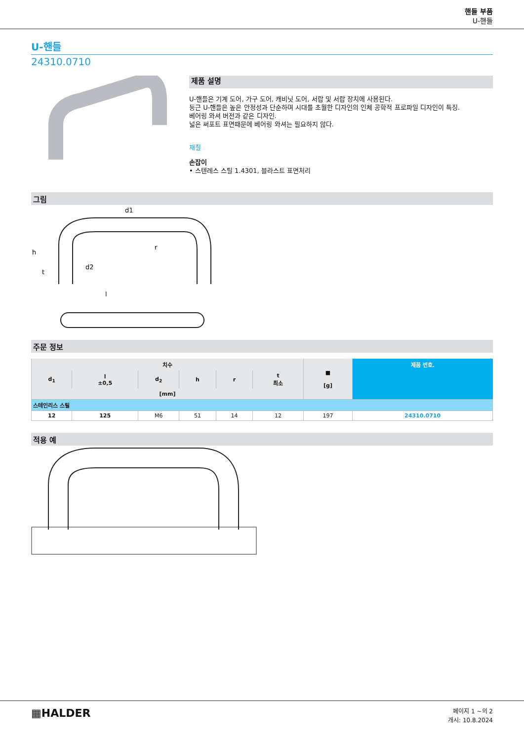핸들 부품
U-핸들
U-핸들
24310.0710
제품 설명
U-핸들은 기계 도어, 가구 도어, 캐비닛 도어, 서랍 및 서랍 장치에 사용된다.
둥근 U-핸들은 높은 안정성과 단순하며 시대를 초월한 디자인의 인체 공학적 프로파일 디자인이 특징.
베어링 와셔 버전과 같은 디자인.
넓은 써포트 표면때문에 베어링 와셔는 필요하지 않다.
재질
손잡이
• 스텐레스 스틸 1.4301, 블라스트 표면처리
그림
h
d2
l
d1
r
t
주문 정보
| 치수 | | | | | | ■ [g] | 제품 번호. |
| --- | --- | --- | --- | --- | --- | --- | --- |
| d<sub>1</sub> | l ±0,5 | d<sub>2</sub> | h | r | t 최소 | | |
| [mm] | | | | | | | |
| 스테인리스 스틸 | | | | | | | |
| 12 | 125 | M6 | 51 | 14 | 12 | 197 | 24310.0710 |
적용 예
▦HALDER
페이지 1 ~의 2
개시: 10.8.2024